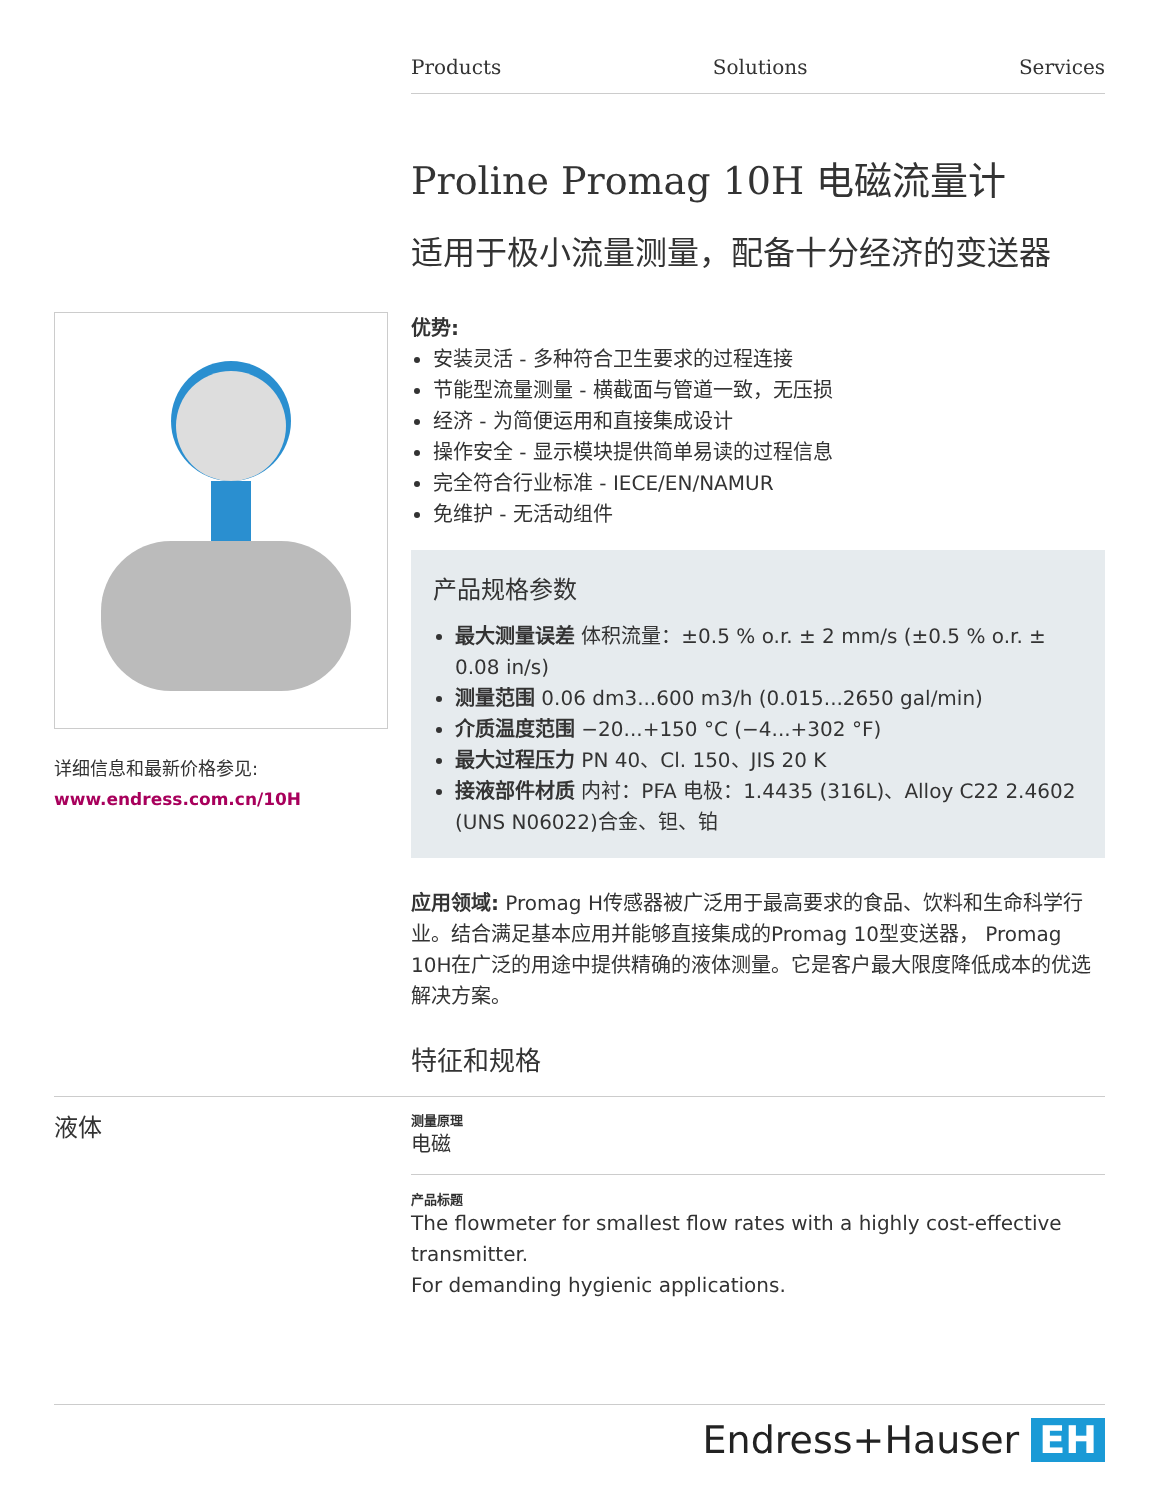Products Solutions Services
详细信息和最新价格参见:
www.endress.com.cn/10H
Proline Promag 10H 电磁流量计
适用于极小流量测量，配备十分经济的变送器
优势:
安装灵活 - 多种符合卫生要求的过程连接
节能型流量测量 - 横截面与管道一致，无压损
经济 - 为简便运用和直接集成设计
操作安全 - 显示模块提供简单易读的过程信息
完全符合行业标准 - IECE/EN/NAMUR
免维护 - 无活动组件
产品规格参数
最大测量误差 体积流量：±0.5 % o.r. ± 2 mm/s (±0.5 % o.r. ± 0.08 in/s)
测量范围 0.06 dm3...600 m3/h (0.015...2650 gal/min)
介质温度范围 −20...+150 °C (−4...+302 °F)
最大过程压力 PN 40、Cl. 150、JIS 20 K
接液部件材质 内衬：PFA 电极：1.4435 (316L)、Alloy C22 2.4602 (UNS N06022)合金、钽、铂
应用领域: Promag H传感器被广泛用于最高要求的食品、饮料和生命科学行业。结合满足基本应用并能够直接集成的Promag 10型变送器， Promag 10H在广泛的用途中提供精确的液体测量。它是客户最大限度降低成本的优选解决方案。
特征和规格
液体
测量原理
电磁
产品标题
The flowmeter for smallest flow rates with a highly cost-effective transmitter.
For demanding hygienic applications.
Endress+Hauser EH